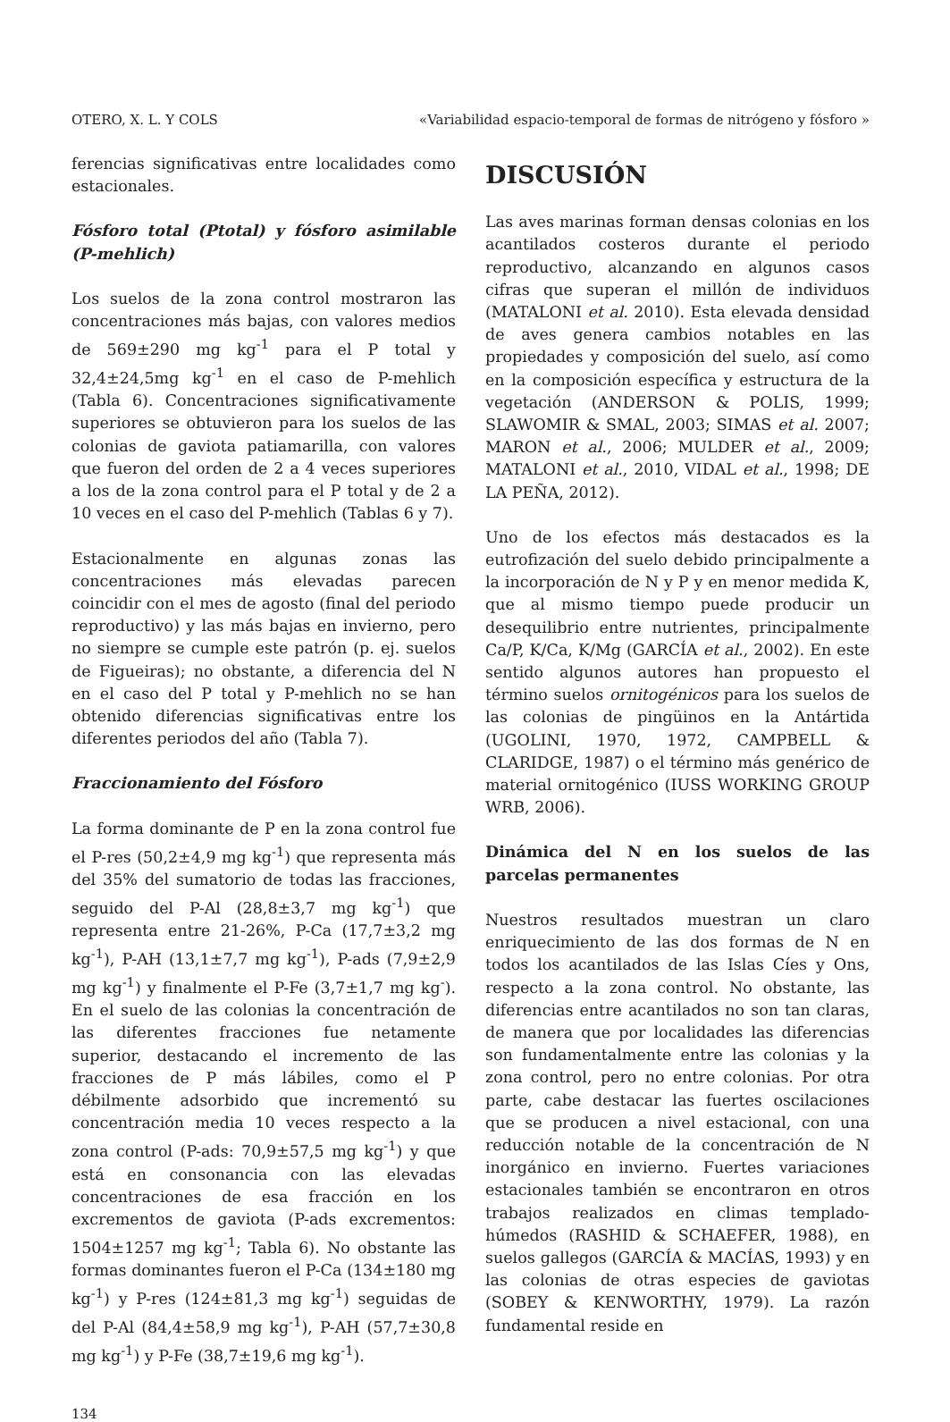OTERO, X. L. Y COLS «Variabilidad espacio-temporal de formas de nitrógeno y fósforo »
ferencias significativas entre localidades como estacionales.
Fósforo total (Ptotal) y fósforo asimilable (P-mehlich)
Los suelos de la zona control mostraron las concentraciones más bajas, con valores medios de 569±290 mg kg<sup>-1</sup> para el P total y 32,4±24,5mg kg<sup>-1</sup> en el caso de P-mehlich (Tabla 6). Concentraciones significativamente superiores se obtuvieron para los suelos de las colonias de gaviota patiamarilla, con valores que fueron del orden de 2 a 4 veces superiores a los de la zona control para el P total y de 2 a 10 veces en el caso del P-mehlich (Tablas 6 y 7).
Estacionalmente en algunas zonas las concentraciones más elevadas parecen coincidir con el mes de agosto (final del periodo reproductivo) y las más bajas en invierno, pero no siempre se cumple este patrón (p. ej. suelos de Figueiras); no obstante, a diferencia del N en el caso del P total y P-mehlich no se han obtenido diferencias significativas entre los diferentes periodos del año (Tabla 7).
Fraccionamiento del Fósforo
La forma dominante de P en la zona control fue el P-res (50,2±4,9 mg kg<sup>-1</sup>) que representa más del 35% del sumatorio de todas las fracciones, seguido del P-Al (28,8±3,7 mg kg<sup>-1</sup>) que representa entre 21-26%, P-Ca (17,7±3,2 mg kg<sup>-1</sup>), P-AH (13,1±7,7 mg kg<sup>-1</sup>), P-ads (7,9±2,9 mg kg<sup>-1</sup>) y finalmente el P-Fe (3,7±1,7 mg kg<sup>-</sup>). En el suelo de las colonias la concentración de las diferentes fracciones fue netamente superior, destacando el incremento de las fracciones de P más lábiles, como el P débilmente adsorbido que incrementó su concentración media 10 veces respecto a la zona control (P-ads: 70,9±57,5 mg kg<sup>-1</sup>) y que está en consonancia con las elevadas concentraciones de esa fracción en los excrementos de gaviota (P-ads excrementos: 1504±1257 mg kg<sup>-1</sup>; Tabla 6). No obstante las formas dominantes fueron el P-Ca (134±180 mg kg<sup>-1</sup>) y P-res (124±81,3 mg kg<sup>-1</sup>) seguidas de del P-Al (84,4±58,9 mg kg<sup>-1</sup>), P-AH (57,7±30,8 mg kg<sup>-1</sup>) y P-Fe (38,7±19,6 mg kg<sup>-1</sup>).
DISCUSIÓN
Las aves marinas forman densas colonias en los acantilados costeros durante el periodo reproductivo, alcanzando en algunos casos cifras que superan el millón de individuos (MATALONI et al. 2010). Esta elevada densidad de aves genera cambios notables en las propiedades y composición del suelo, así como en la composición específica y estructura de la vegetación (ANDERSON & POLIS, 1999; SLAWOMIR & SMAL, 2003; SIMAS et al. 2007; MARON et al., 2006; MULDER et al., 2009; MATALONI et al., 2010, VIDAL et al., 1998; DE LA PEÑA, 2012).
Uno de los efectos más destacados es la eutrofización del suelo debido principalmente a la incorporación de N y P y en menor medida K, que al mismo tiempo puede producir un desequilibrio entre nutrientes, principalmente Ca/P, K/Ca, K/Mg (GARCÍA et al., 2002). En este sentido algunos autores han propuesto el término suelos ornitogénicos para los suelos de las colonias de pingüinos en la Antártida (UGOLINI, 1970, 1972, CAMPBELL & CLARIDGE, 1987) o el término más genérico de material ornitogénico (IUSS WORKING GROUP WRB, 2006).
Dinámica del N en los suelos de las parcelas permanentes
Nuestros resultados muestran un claro enriquecimiento de las dos formas de N en todos los acantilados de las Islas Cíes y Ons, respecto a la zona control. No obstante, las diferencias entre acantilados no son tan claras, de manera que por localidades las diferencias son fundamentalmente entre las colonias y la zona control, pero no entre colonias. Por otra parte, cabe destacar las fuertes oscilaciones que se producen a nivel estacional, con una reducción notable de la concentración de N inorgánico en invierno. Fuertes variaciones estacionales también se encontraron en otros trabajos realizados en climas templado-húmedos (RASHID & SCHAEFER, 1988), en suelos gallegos (GARCÍA & MACÍAS, 1993) y en las colonias de otras especies de gaviotas (SOBEY & KENWORTHY, 1979). La razón fundamental reside en
134